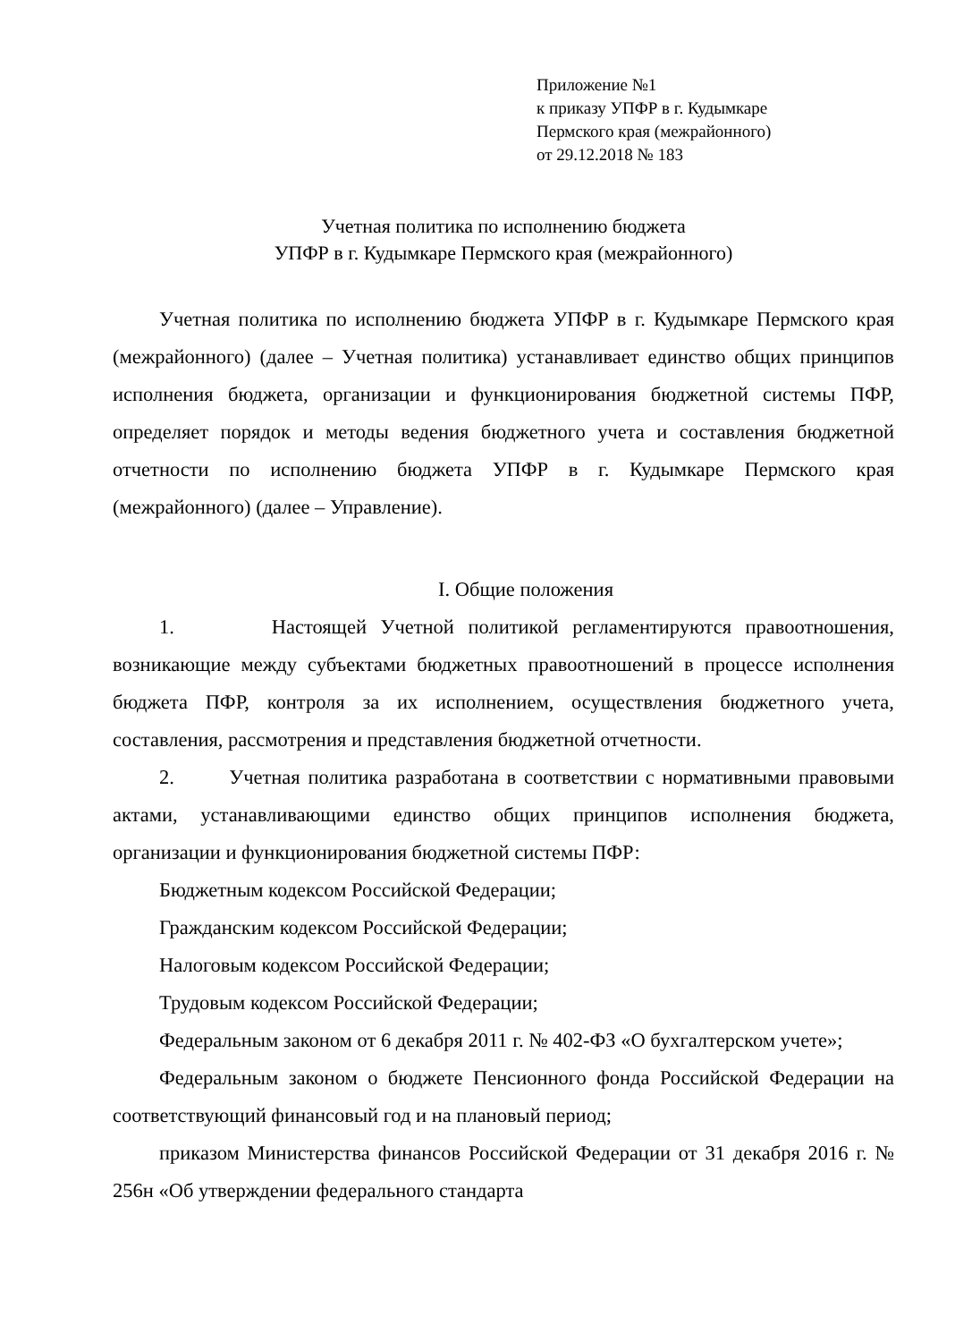Приложение №1
к приказу УПФР в г. Кудымкаре
Пермского края (межрайонного)
от 29.12.2018 № 183
Учетная политика по исполнению бюджета
УПФР в г. Кудымкаре Пермского края (межрайонного)
Учетная политика по исполнению бюджета УПФР в г. Кудымкаре Пермского края (межрайонного) (далее – Учетная политика) устанавливает единство общих принципов исполнения бюджета, организации и функционирования бюджетной системы ПФР, определяет порядок и методы ведения бюджетного учета и составления бюджетной отчетности по исполнению бюджета УПФР в г. Кудымкаре Пермского края (межрайонного) (далее – Управление).
I. Общие положения
1. Настоящей Учетной политикой регламентируются правоотношения, возникающие между субъектами бюджетных правоотношений в процессе исполнения бюджета ПФР, контроля за их исполнением, осуществления бюджетного учета, составления, рассмотрения и представления бюджетной отчетности.
2. Учетная политика разработана в соответствии с нормативными правовыми актами, устанавливающими единство общих принципов исполнения бюджета, организации и функционирования бюджетной системы ПФР:
Бюджетным кодексом Российской Федерации;
Гражданским кодексом Российской Федерации;
Налоговым кодексом Российской Федерации;
Трудовым кодексом Российской Федерации;
Федеральным законом от 6 декабря 2011 г. № 402-ФЗ «О бухгалтерском учете»;
Федеральным законом о бюджете Пенсионного фонда Российской Федерации на соответствующий финансовый год и на плановый период;
приказом Министерства финансов Российской Федерации от 31 декабря 2016 г. № 256н «Об утверждении федерального стандарта